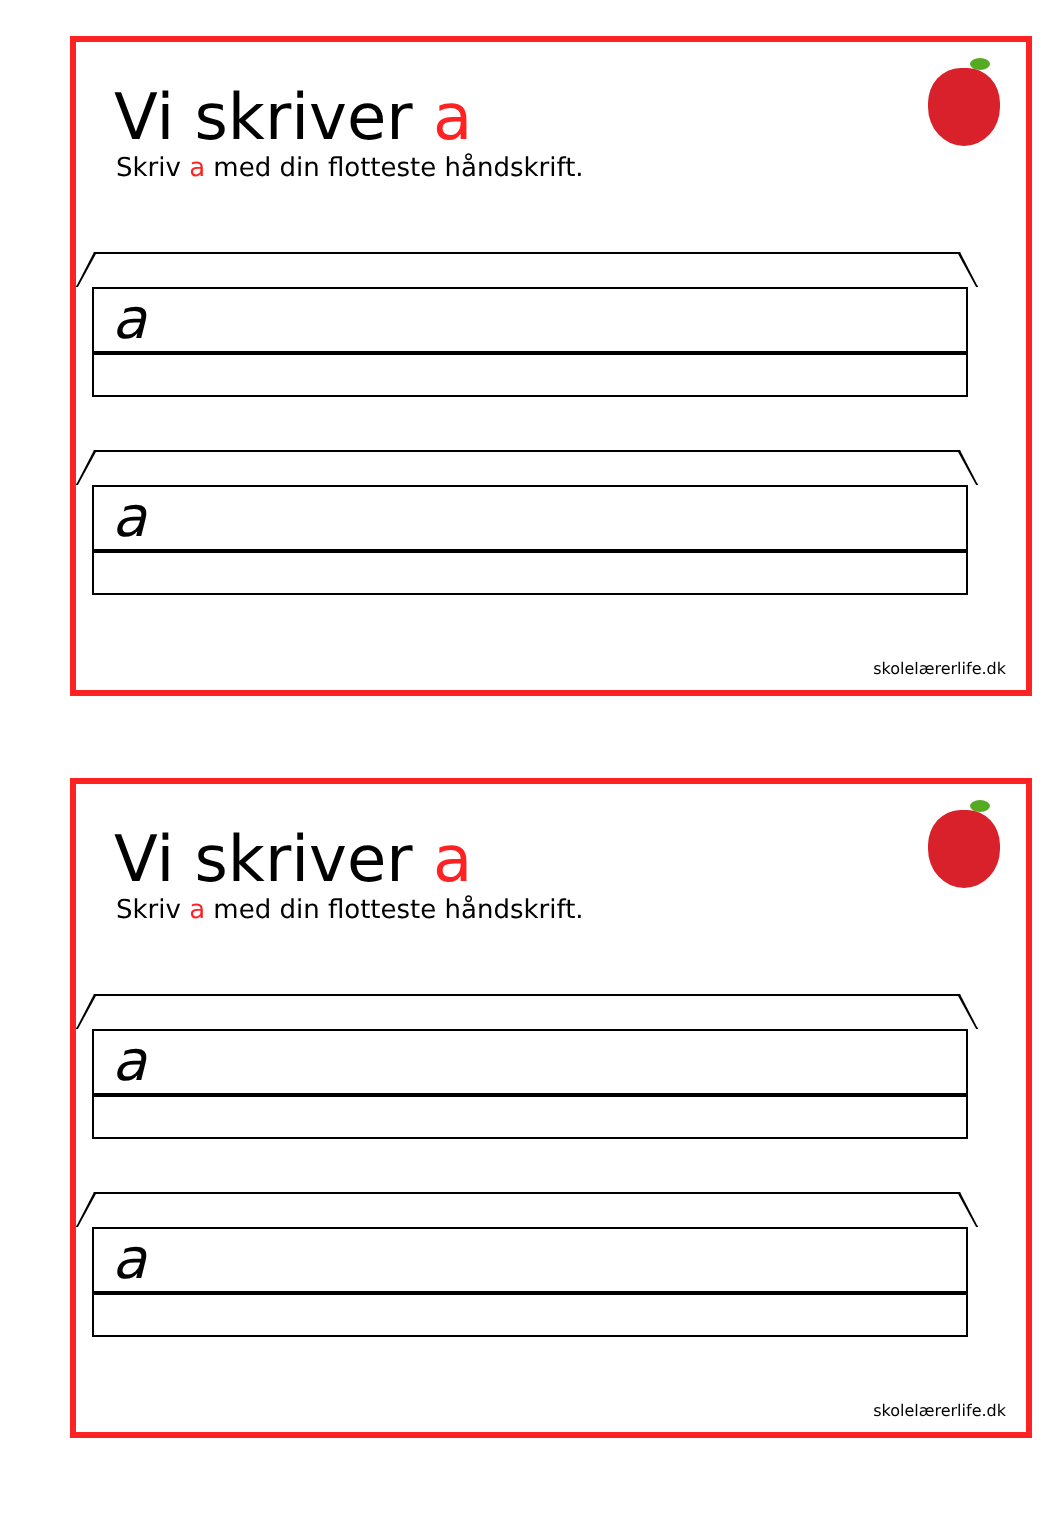Vi skriver a
Skriv a med din flotteste håndskrift.
a
a
skolelærerlife.dk
Vi skriver a
Skriv a med din flotteste håndskrift.
a
a
skolelærerlife.dk